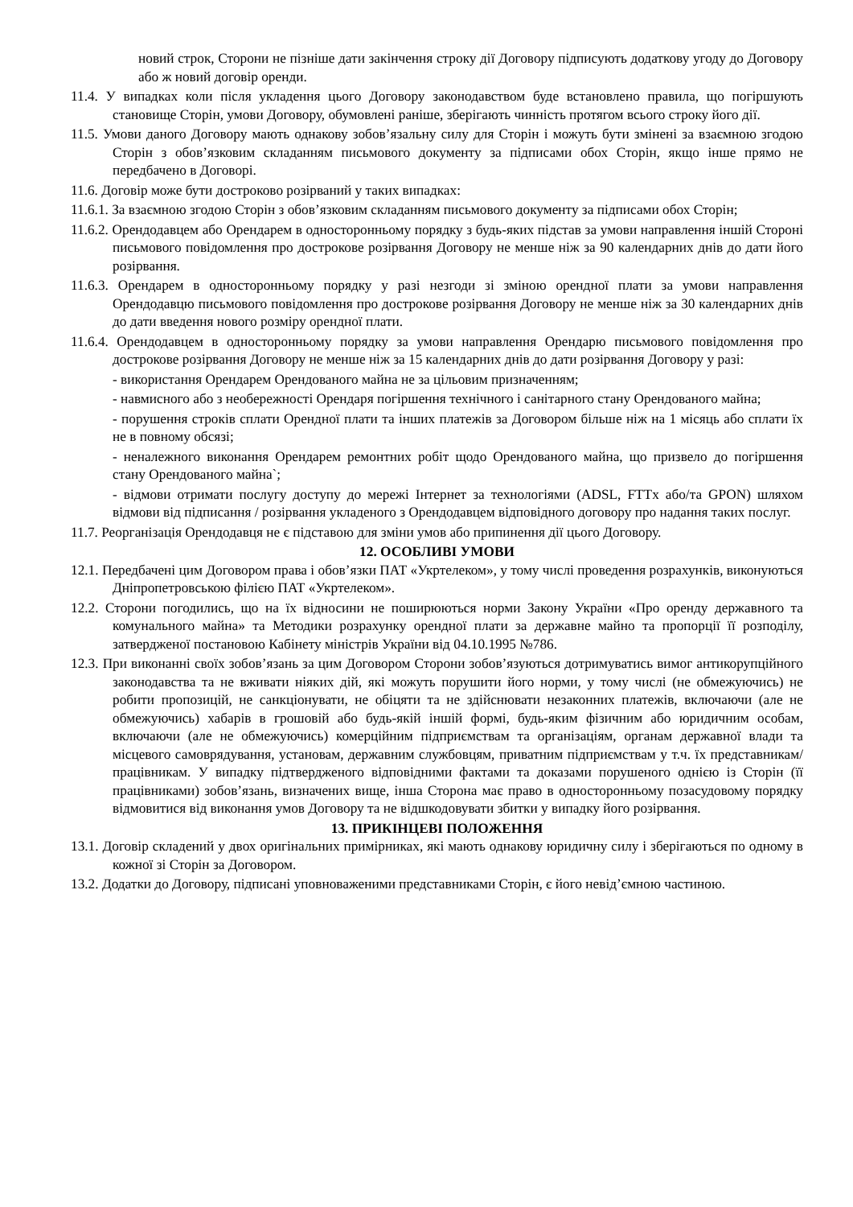новий строк, Сторони не пізніше дати закінчення строку дії Договору підписують додаткову угоду до Договору або ж новий договір оренди.
11.4. У випадках коли після укладення цього Договору законодавством буде встановлено правила, що погіршують становище Сторін, умови Договору, обумовлені раніше, зберігають чинність протягом всього строку його дії.
11.5. Умови даного Договору мають однакову зобов’язальну силу для Сторін і можуть бути змінені за взаємною згодою Сторін з обов’язковим складанням письмового документу за підписами обох Сторін, якщо інше прямо не передбачено в Договорі.
11.6. Договір може бути достроково розірваний у таких випадках:
11.6.1. За взаємною згодою Сторін з обов’язковим складанням письмового документу за підписами обох Сторін;
11.6.2. Орендодавцем або Орендарем в односторонньому порядку з будь-яких підстав за умови направлення іншій Стороні письмового повідомлення про дострокове розірвання Договору не менше ніж за 90 календарних днів до дати його розірвання.
11.6.3. Орендарем в односторонньому порядку у разі незгоди зі зміною орендної плати за умови направлення Орендодавцю письмового повідомлення про дострокове розірвання Договору не менше ніж за 30 календарних днів до дати введення нового розміру орендної плати.
11.6.4. Орендодавцем в односторонньому порядку за умови направлення Орендарю письмового повідомлення про дострокове розірвання Договору не менше ніж за 15 календарних днів до дати розірвання Договору у разі:
- використання Орендарем Орендованого майна не за цільовим призначенням;
- навмисного або з необережності Орендаря погіршення технічного і санітарного стану Орендованого майна;
- порушення строків сплати Орендної плати та інших платежів за Договором більше ніж на 1 місяць або сплати їх не в повному обсязі;
- неналежного виконання Орендарем ремонтних робіт щодо Орендованого майна, що призвело до погіршення стану Орендованого майна`;
- відмови отримати послугу доступу до мережі Інтернет за технологіями (ADSL, FTTx або/та GPON) шляхом відмови від підписання / розірвання укладеного з Орендодавцем відповідного договору про надання таких послуг.
11.7. Реорганізація Орендодавця не є підставою для зміни умов або припинення дії цього Договору.
12. ОСОБЛИВІ УМОВИ
12.1. Передбачені цим Договором права і обов’язки ПАТ «Укртелеком», у тому числі проведення розрахунків, виконуються Дніпропетровською філією ПАТ «Укртелеком».
12.2. Сторони погодились, що на їх відносини не поширюються норми Закону України «Про оренду державного та комунального майна» та Методики розрахунку орендної плати за державне майно та пропорції її розподілу, затвердженої постановою Кабінету міністрів України від 04.10.1995 №786.
12.3. При виконанні своїх зобов’язань за цим Договором Сторони зобов’язуються дотримуватись вимог антикорупційного законодавства та не вживати ніяких дій, які можуть порушити його норми, у тому числі (не обмежуючись) не робити пропозицій, не санкціонувати, не обіцяти та не здійснювати незаконних платежів, включаючи (але не обмежуючись) хабарів в грошовій або будь-якій іншій формі, будь-яким фізичним або юридичним особам, включаючи (але не обмежуючись) комерційним підприємствам та організаціям, органам державної влади та місцевого самоврядування, установам, державним службовцям, приватним підприємствам у т.ч. їх представникам/працівникам. У випадку підтвердженого відповідними фактами та доказами порушеного однією із Сторін (її працівниками) зобов’язань, визначених вище, інша Сторона має право в односторонньому позасудовому порядку відмовитися від виконання умов Договору та не відшкодовувати збитки у випадку його розірвання.
13. ПРИКІНЦЕВІ ПОЛОЖЕННЯ
13.1. Договір складений у двох оригінальних примірниках, які мають однакову юридичну силу і зберігаються по одному в кожної зі Сторін за Договором.
13.2. Додатки до Договору, підписані уповноваженими представниками Сторін, є його невід’ємною частиною.